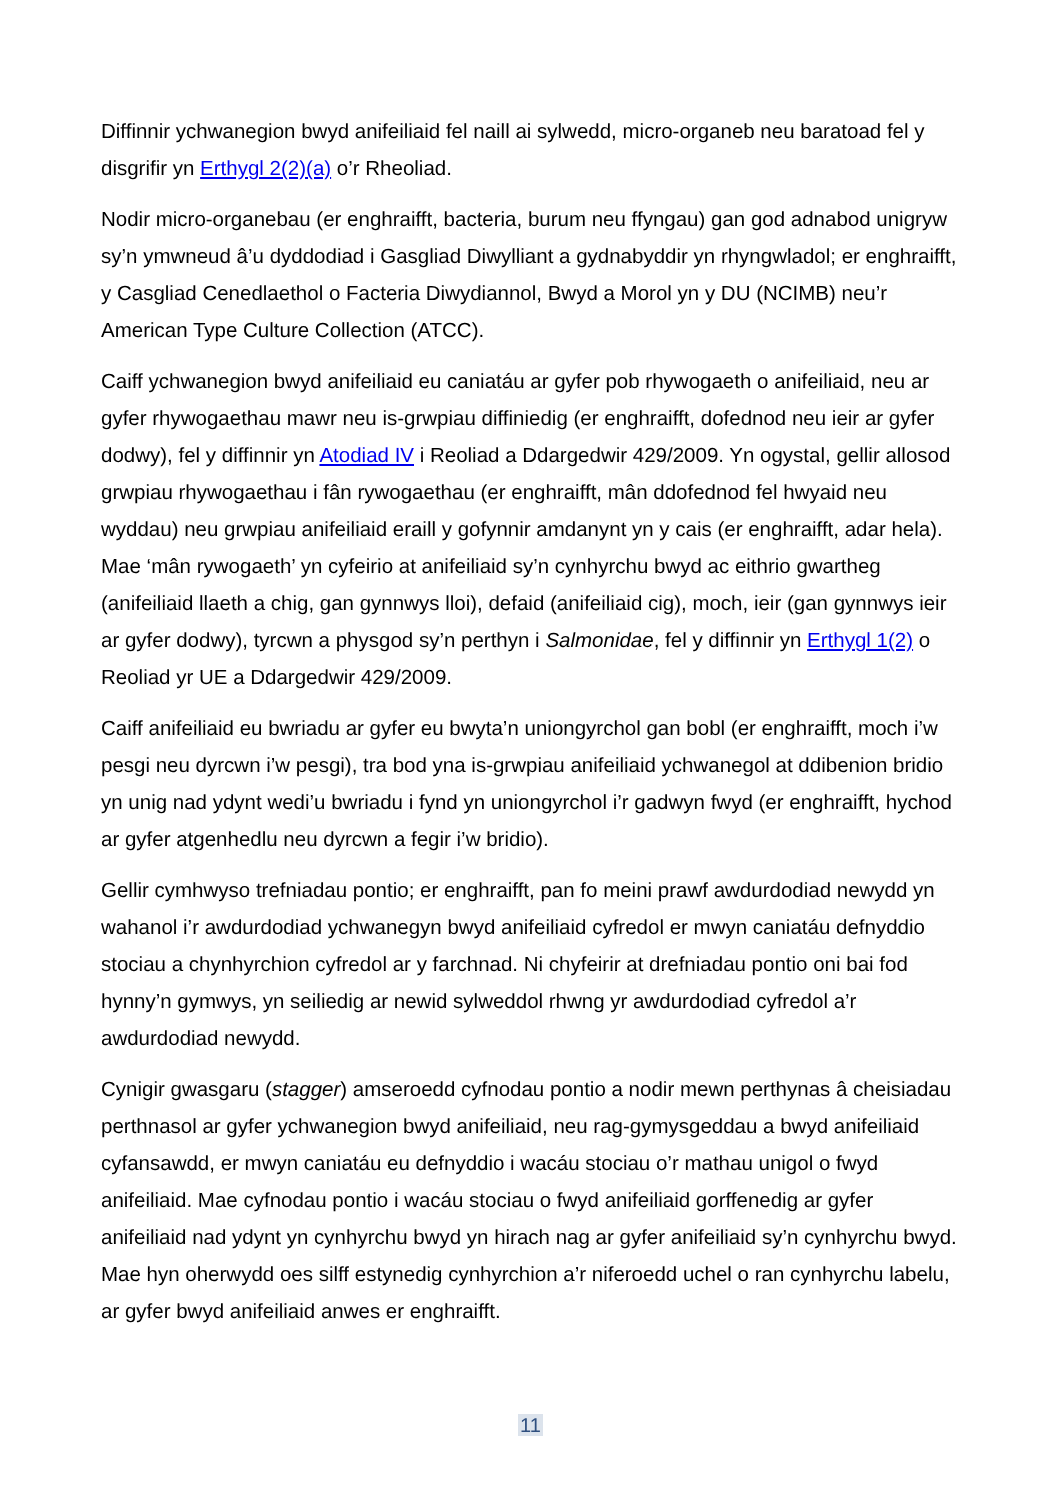Diffinnir ychwanegion bwyd anifeiliaid fel naill ai sylwedd, micro-organeb neu baratoad fel y disgrifir yn Erthygl 2(2)(a) o’r Rheoliad.
Nodir micro-organebau (er enghraifft, bacteria, burum neu ffyngau) gan god adnabod unigryw sy’n ymwneud â’u dyddodiad i Gasgliad Diwylliant a gydnabyddir yn rhyngwladol; er enghraifft, y Casgliad Cenedlaethol o Facteria Diwydiannol, Bwyd a Morol yn y DU (NCIMB) neu’r American Type Culture Collection (ATCC).
Caiff ychwanegion bwyd anifeiliaid eu caniatáu ar gyfer pob rhywogaeth o anifeiliaid, neu ar gyfer rhywogaethau mawr neu is-grwpiau diffiniedig (er enghraifft, dofednod neu ieir ar gyfer dodwy), fel y diffinnir yn Atodiad IV i Reoliad a Ddargedwir 429/2009. Yn ogystal, gellir allosod grwpiau rhywogaethau i fân rywogaethau (er enghraifft, mân ddofednod fel hwyaid neu wyddau) neu grwpiau anifeiliaid eraill y gofynnir amdanynt yn y cais (er enghraifft, adar hela). Mae ‘mân rywogaeth’ yn cyfeirio at anifeiliaid sy’n cynhyrchu bwyd ac eithrio gwartheg (anifeiliaid llaeth a chig, gan gynnwys lloi), defaid (anifeiliaid cig), moch, ieir (gan gynnwys ieir ar gyfer dodwy), tyrcwn a physgod sy’n perthyn i Salmonidae, fel y diffinnir yn Erthygl 1(2) o Reoliad yr UE a Ddargedwir 429/2009.
Caiff anifeiliaid eu bwriadu ar gyfer eu bwyta’n uniongyrchol gan bobl (er enghraifft, moch i’w pesgi neu dyrcwn i’w pesgi), tra bod yna is-grwpiau anifeiliaid ychwanegol at ddibenion bridio yn unig nad ydynt wedi’u bwriadu i fynd yn uniongyrchol i’r gadwyn fwyd (er enghraifft, hychod ar gyfer atgenhedlu neu dyrcwn a fegir i’w bridio).
Gellir cymhwyso trefniadau pontio; er enghraifft, pan fo meini prawf awdurdodiad newydd yn wahanol i’r awdurdodiad ychwanegyn bwyd anifeiliaid cyfredol er mwyn caniatáu defnyddio stociau a chynhyrchion cyfredol ar y farchnad. Ni chyfeirir at drefniadau pontio oni bai fod hynny’n gymwys, yn seiliedig ar newid sylweddol rhwng yr awdurdodiad cyfredol a’r awdurdodiad newydd.
Cynigir gwasgaru (stagger) amseroedd cyfnodau pontio a nodir mewn perthynas â cheisiadau perthnasol ar gyfer ychwanegion bwyd anifeiliaid, neu rag-gymysgeddau a bwyd anifeiliaid cyfansawdd, er mwyn caniatáu eu defnyddio i wacáu stociau o’r mathau unigol o fwyd anifeiliaid. Mae cyfnodau pontio i wacáu stociau o fwyd anifeiliaid gorffenedig ar gyfer anifeiliaid nad ydynt yn cynhyrchu bwyd yn hirach nag ar gyfer anifeiliaid sy’n cynhyrchu bwyd. Mae hyn oherwydd oes silff estynedig cynhyrchion a’r niferoedd uchel o ran cynhyrchu labelu, ar gyfer bwyd anifeiliaid anwes er enghraifft.
11